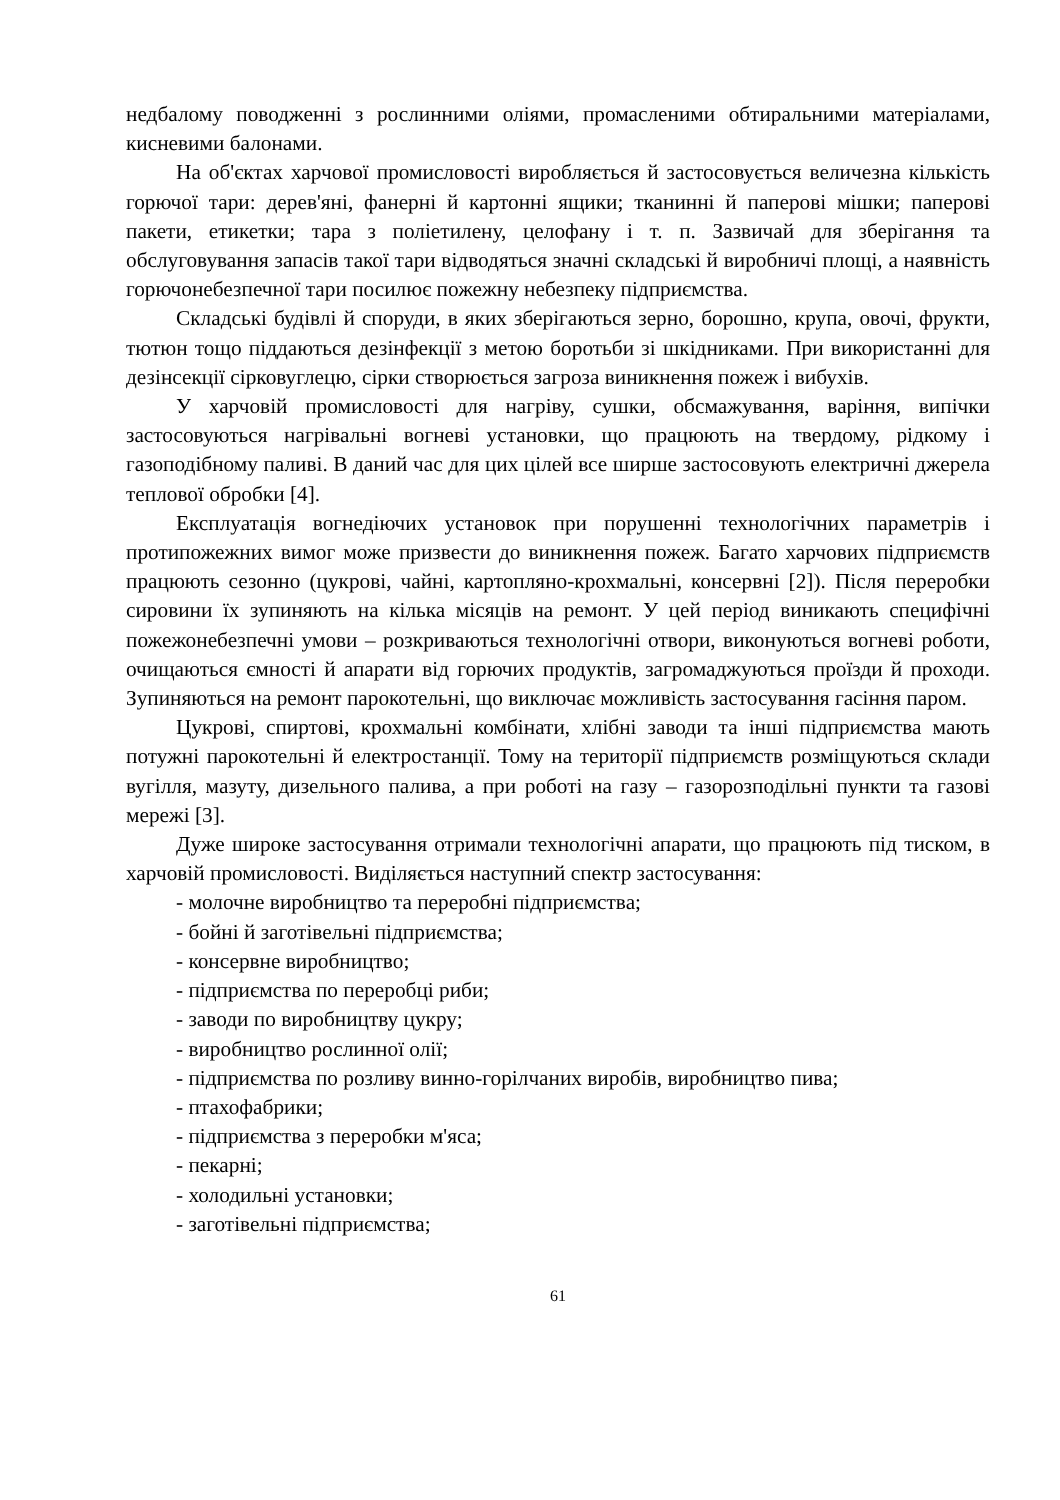недбалому поводженні з рослинними оліями, промасленими обтиральними матеріалами, кисневими балонами.
На об'єктах харчової промисловості виробляється й застосовується величезна кількість горючої тари: дерев'яні, фанерні й картонні ящики; тканинні й паперові мішки; паперові пакети, етикетки; тара з поліетилену, целофану і т. п. Зазвичай для зберігання та обслуговування запасів такої тари відводяться значні складські й виробничі площі, а наявність горючонебезпечної тари посилює пожежну небезпеку підприємства.
Складські будівлі й споруди, в яких зберігаються зерно, борошно, крупа, овочі, фрукти, тютюн тощо піддаються дезінфекції з метою боротьби зі шкідниками. При використанні для дезінсекції сірковуглецю, сірки створюється загроза виникнення пожеж і вибухів.
У харчовій промисловості для нагріву, сушки, обсмажування, варіння, випічки застосовуються нагрівальні вогневі установки, що працюють на твердому, рідкому і газоподібному паливі. В даний час для цих цілей все ширше застосовують електричні джерела теплової обробки [4].
Експлуатація вогнедіючих установок при порушенні технологічних параметрів і протипожежних вимог може призвести до виникнення пожеж. Багато харчових підприємств працюють сезонно (цукрові, чайні, картопляно-крохмальні, консервні [2]). Після переробки сировини їх зупиняють на кілька місяців на ремонт. У цей період виникають специфічні пожежонебезпечні умови – розкриваються технологічні отвори, виконуються вогневі роботи, очищаються ємності й апарати від горючих продуктів, загромаджуються проїзди й проходи. Зупиняються на ремонт парокотельні, що виключає можливість застосування гасіння паром.
Цукрові, спиртові, крохмальні комбінати, хлібні заводи та інші підприємства мають потужні парокотельні й електростанції. Тому на території підприємств розміщуються склади вугілля, мазуту, дизельного палива, а при роботі на газу – газорозподільні пункти та газові мережі [3].
Дуже широке застосування отримали технологічні апарати, що працюють під тиском, в харчовій промисловості. Виділяється наступний спектр застосування:
- молочне виробництво та переробні підприємства;
- бойні й заготівельні підприємства;
- консервне виробництво;
- підприємства по переробці риби;
- заводи по виробництву цукру;
- виробництво рослинної олії;
- підприємства по розливу винно-горілчаних виробів, виробництво пива;
- птахофабрики;
- підприємства з переробки м'яса;
- пекарні;
- холодильні установки;
- заготівельні підприємства;
61